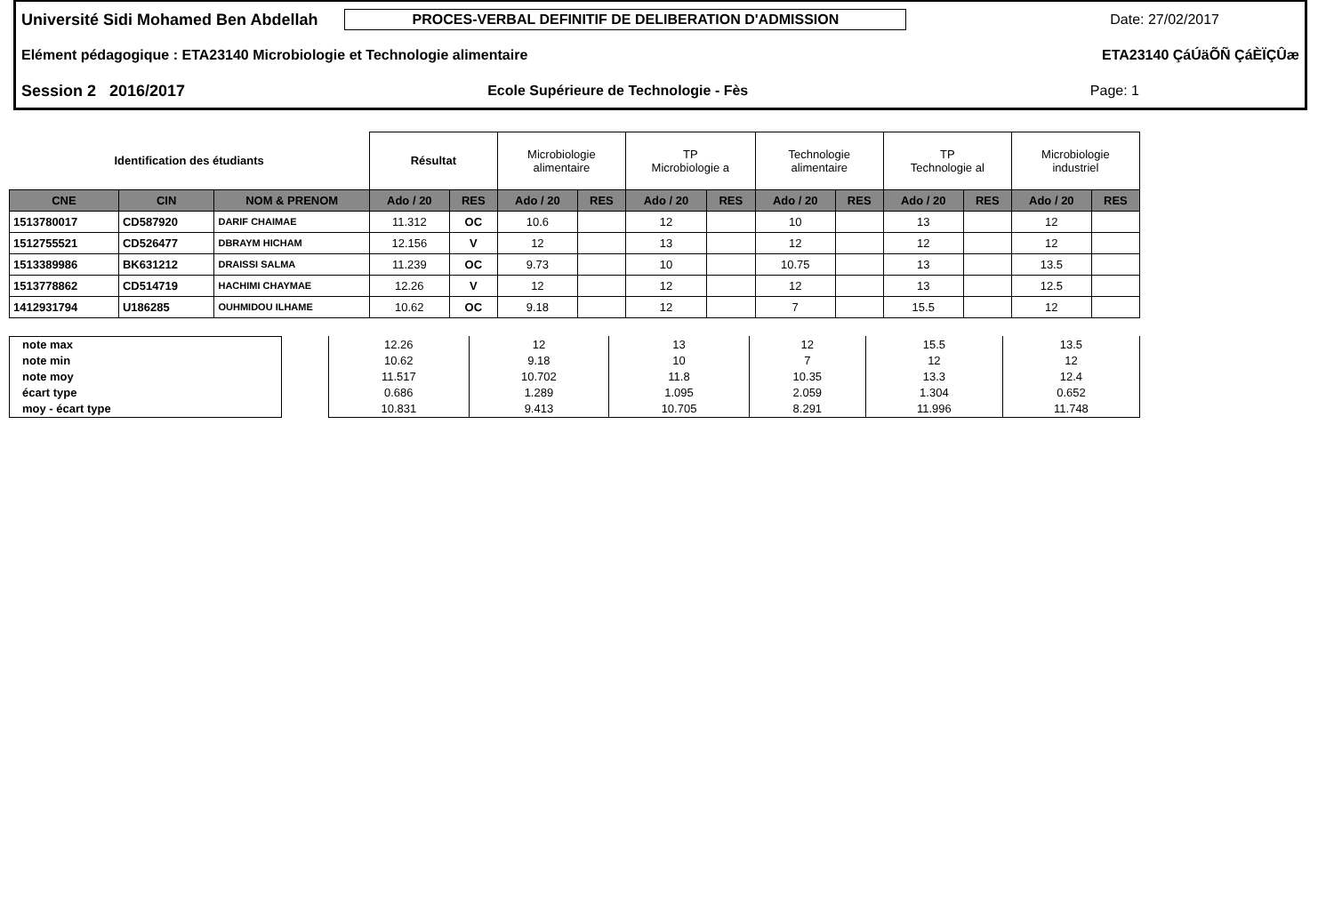Université Sidi Mohamed Ben Abdellah PROCES-VERBAL DEFINITIF DE DELIBERATION D'ADMISSION Date: 27/02/2017
Elément pédagogique : ETA23140 Microbiologie et Technologie alimentaire ETA23140 ÇáÚäÕÑ ÇáÈÏÇÛæ
Session 2 2016/2017 Ecole Supérieure de Technologie - Fès Page: 1
| Identification des étudiants | | | Résultat | | Microbiologie alimentaire | | TP Microbiologie a | | Technologie alimentaire | | TP Technologie al | | Microbiologie industriel | |
| CNE | CIN | NOM & PRENOM | Ado / 20 | RES | Ado / 20 | RES | Ado / 20 | RES | Ado / 20 | RES | Ado / 20 | RES | Ado / 20 | RES |
| 1513780017 | CD587920 | DARIF CHAIMAE | 11.312 | OC | 10.6 | | 12 | | 10 | | 13 | | 12 | |
| 1512755521 | CD526477 | DBRAYM HICHAM | 12.156 | V | 12 | | 13 | | 12 | | 12 | | 12 | |
| 1513389986 | BK631212 | DRAISSI SALMA | 11.239 | OC | 9.73 | | 10 | | 10.75 | | 13 | | 13.5 | |
| 1513778862 | CD514719 | HACHIMI CHAYMAE | 12.26 | V | 12 | | 12 | | 12 | | 13 | | 12.5 | |
| 1412931794 | U186285 | OUHMIDOU ILHAME | 10.62 | OC | 9.18 | | 12 | | 7 | | 15.5 | | 12 | |
| note max | | 12.26 | 12 | 13 | 12 | 15.5 | 13.5 |
| note min | | 10.62 | 9.18 | 10 | 7 | 12 | 12 |
| note moy | | 11.517 | 10.702 | 11.8 | 10.35 | 13.3 | 12.4 |
| écart type | | 0.686 | 1.289 | 1.095 | 2.059 | 1.304 | 0.652 |
| moy - écart type | | 10.831 | 9.413 | 10.705 | 8.291 | 11.996 | 11.748 |